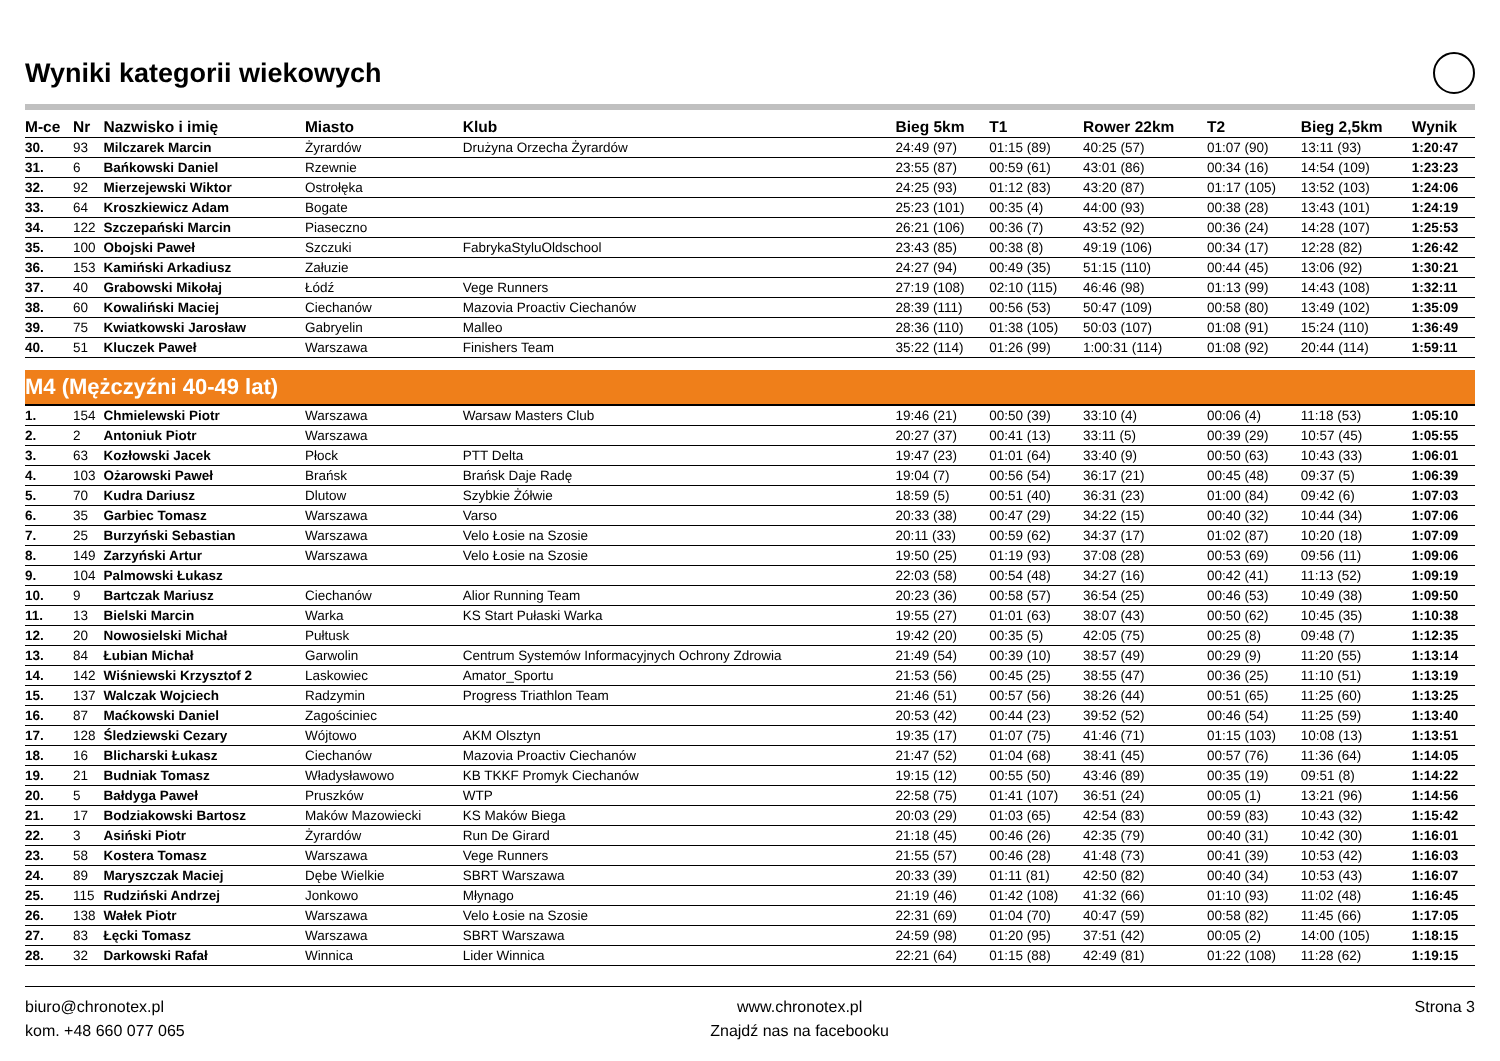Wyniki kategorii wiekowych
| M-ce | Nr | Nazwisko i imię | Miasto | Klub | Bieg 5km | T1 | Rower 22km | T2 | Bieg 2,5km | Wynik |
| --- | --- | --- | --- | --- | --- | --- | --- | --- | --- | --- |
| 30. | 93 | Milczarek Marcin | Żyrardów | Drużyna Orzecha Żyrardów | 24:49 (97) | 01:15 (89) | 40:25 (57) | 01:07 (90) | 13:11 (93) | 1:20:47 |
| 31. | 6 | Bańkowski Daniel | Rzewnie | | 23:55 (87) | 00:59 (61) | 43:01 (86) | 00:34 (16) | 14:54 (109) | 1:23:23 |
| 32. | 92 | Mierzejewski Wiktor | Ostrołęka | | 24:25 (93) | 01:12 (83) | 43:20 (87) | 01:17 (105) | 13:52 (103) | 1:24:06 |
| 33. | 64 | Kroszkiewicz Adam | Bogate | | 25:23 (101) | 00:35 (4) | 44:00 (93) | 00:38 (28) | 13:43 (101) | 1:24:19 |
| 34. | 122 | Szczepański Marcin | Piaseczno | | 26:21 (106) | 00:36 (7) | 43:52 (92) | 00:36 (24) | 14:28 (107) | 1:25:53 |
| 35. | 100 | Obojski Paweł | Szczuki | FabrykaStyluOldschool | 23:43 (85) | 00:38 (8) | 49:19 (106) | 00:34 (17) | 12:28 (82) | 1:26:42 |
| 36. | 153 | Kamiński Arkadiusz | Załuzie | | 24:27 (94) | 00:49 (35) | 51:15 (110) | 00:44 (45) | 13:06 (92) | 1:30:21 |
| 37. | 40 | Grabowski Mikołaj | Łódź | Vege Runners | 27:19 (108) | 02:10 (115) | 46:46 (98) | 01:13 (99) | 14:43 (108) | 1:32:11 |
| 38. | 60 | Kowaliński Maciej | Ciechanów | Mazovia Proactiv Ciechanów | 28:39 (111) | 00:56 (53) | 50:47 (109) | 00:58 (80) | 13:49 (102) | 1:35:09 |
| 39. | 75 | Kwiatkowski Jarosław | Gabryelin | Malleo | 28:36 (110) | 01:38 (105) | 50:03 (107) | 01:08 (91) | 15:24 (110) | 1:36:49 |
| 40. | 51 | Kluczek Paweł | Warszawa | Finishers Team | 35:22 (114) | 01:26 (99) | 1:00:31 (114) | 01:08 (92) | 20:44 (114) | 1:59:11 |
| M4 (Mężczyźni 40-49 lat) | | | | | | | | | | |
| 1. | 154 | Chmielewski Piotr | Warszawa | Warsaw Masters Club | 19:46 (21) | 00:50 (39) | 33:10 (4) | 00:06 (4) | 11:18 (53) | 1:05:10 |
| 2. | 2 | Antoniuk Piotr | Warszawa | | 20:27 (37) | 00:41 (13) | 33:11 (5) | 00:39 (29) | 10:57 (45) | 1:05:55 |
| 3. | 63 | Kozłowski Jacek | Płock | PTT Delta | 19:47 (23) | 01:01 (64) | 33:40 (9) | 00:50 (63) | 10:43 (33) | 1:06:01 |
| 4. | 103 | Ożarowski Paweł | Brańsk | Brańsk Daje Radę | 19:04 (7) | 00:56 (54) | 36:17 (21) | 00:45 (48) | 09:37 (5) | 1:06:39 |
| 5. | 70 | Kudra Dariusz | Dlutow | Szybkie Żółwie | 18:59 (5) | 00:51 (40) | 36:31 (23) | 01:00 (84) | 09:42 (6) | 1:07:03 |
| 6. | 35 | Garbiec Tomasz | Warszawa | Varso | 20:33 (38) | 00:47 (29) | 34:22 (15) | 00:40 (32) | 10:44 (34) | 1:07:06 |
| 7. | 25 | Burzyński Sebastian | Warszawa | Velo Łosie na Szosie | 20:11 (33) | 00:59 (62) | 34:37 (17) | 01:02 (87) | 10:20 (18) | 1:07:09 |
| 8. | 149 | Zarzyński Artur | Warszawa | Velo Łosie na Szosie | 19:50 (25) | 01:19 (93) | 37:08 (28) | 00:53 (69) | 09:56 (11) | 1:09:06 |
| 9. | 104 | Palmowski Łukasz | | | 22:03 (58) | 00:54 (48) | 34:27 (16) | 00:42 (41) | 11:13 (52) | 1:09:19 |
| 10. | 9 | Bartczak Mariusz | Ciechanów | Alior Running Team | 20:23 (36) | 00:58 (57) | 36:54 (25) | 00:46 (53) | 10:49 (38) | 1:09:50 |
| 11. | 13 | Bielski Marcin | Warka | KS Start Pułaski Warka | 19:55 (27) | 01:01 (63) | 38:07 (43) | 00:50 (62) | 10:45 (35) | 1:10:38 |
| 12. | 20 | Nowosielski Michał | Pułtusk | | 19:42 (20) | 00:35 (5) | 42:05 (75) | 00:25 (8) | 09:48 (7) | 1:12:35 |
| 13. | 84 | Łubian Michał | Garwolin | Centrum Systemów Informacyjnych Ochrony Zdrowia | 21:49 (54) | 00:39 (10) | 38:57 (49) | 00:29 (9) | 11:20 (55) | 1:13:14 |
| 14. | 142 | Wiśniewski Krzysztof 2 | Laskowiec | Amator_Sportu | 21:53 (56) | 00:45 (25) | 38:55 (47) | 00:36 (25) | 11:10 (51) | 1:13:19 |
| 15. | 137 | Walczak Wojciech | Radzymin | Progress Triathlon Team | 21:46 (51) | 00:57 (56) | 38:26 (44) | 00:51 (65) | 11:25 (60) | 1:13:25 |
| 16. | 87 | Maćkowski Daniel | Zagościniec | | 20:53 (42) | 00:44 (23) | 39:52 (52) | 00:46 (54) | 11:25 (59) | 1:13:40 |
| 17. | 128 | Śledziewski Cezary | Wójtowo | AKM Olsztyn | 19:35 (17) | 01:07 (75) | 41:46 (71) | 01:15 (103) | 10:08 (13) | 1:13:51 |
| 18. | 16 | Blicharski Łukasz | Ciechanów | Mazovia Proactiv Ciechanów | 21:47 (52) | 01:04 (68) | 38:41 (45) | 00:57 (76) | 11:36 (64) | 1:14:05 |
| 19. | 21 | Budniak Tomasz | Władysławowo | KB TKKF Promyk Ciechanów | 19:15 (12) | 00:55 (50) | 43:46 (89) | 00:35 (19) | 09:51 (8) | 1:14:22 |
| 20. | 5 | Bałdyga Paweł | Pruszków | WTP | 22:58 (75) | 01:41 (107) | 36:51 (24) | 00:05 (1) | 13:21 (96) | 1:14:56 |
| 21. | 17 | Bodziakowski Bartosz | Maków Mazowiecki | KS Maków Biega | 20:03 (29) | 01:03 (65) | 42:54 (83) | 00:59 (83) | 10:43 (32) | 1:15:42 |
| 22. | 3 | Asiński Piotr | Żyrardów | Run De Girard | 21:18 (45) | 00:46 (26) | 42:35 (79) | 00:40 (31) | 10:42 (30) | 1:16:01 |
| 23. | 58 | Kostera Tomasz | Warszawa | Vege Runners | 21:55 (57) | 00:46 (28) | 41:48 (73) | 00:41 (39) | 10:53 (42) | 1:16:03 |
| 24. | 89 | Maryszczak Maciej | Dębe Wielkie | SBRT Warszawa | 20:33 (39) | 01:11 (81) | 42:50 (82) | 00:40 (34) | 10:53 (43) | 1:16:07 |
| 25. | 115 | Rudziński Andrzej | Jonkowo | Młynago | 21:19 (46) | 01:42 (108) | 41:32 (66) | 01:10 (93) | 11:02 (48) | 1:16:45 |
| 26. | 138 | Wałek Piotr | Warszawa | Velo Łosie na Szosie | 22:31 (69) | 01:04 (70) | 40:47 (59) | 00:58 (82) | 11:45 (66) | 1:17:05 |
| 27. | 83 | Łęcki Tomasz | Warszawa | SBRT Warszawa | 24:59 (98) | 01:20 (95) | 37:51 (42) | 00:05 (2) | 14:00 (105) | 1:18:15 |
| 28. | 32 | Darkowski Rafał | Winnica | Lider Winnica | 22:21 (64) | 01:15 (88) | 42:49 (81) | 01:22 (108) | 11:28 (62) | 1:19:15 |
biuro@chronotex.pl
kom. +48 660 077 065
www.chronotex.pl
Znajdź nas na facebooku
Strona 3